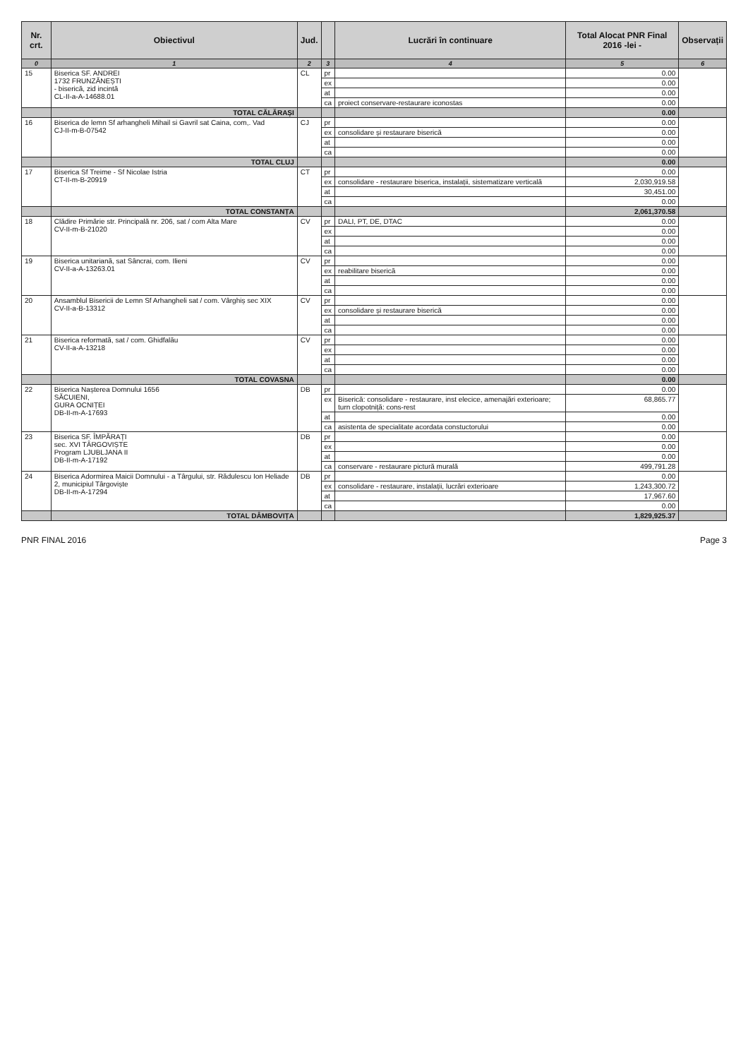| Nr. crt. | Obiectivul | Jud. | | Lucrări în continuare | Total Alocat PNR Final 2016 -lei - | Observații |
| --- | --- | --- | --- | --- | --- | --- |
| 0 | 1 | 2 | 3 | 4 | 5 | 6 |
| 15 | Biserica SF. ANDREI 1732 FRUNZĂNEȘTI - biserică, zid incintă CL-II-a-A-14688.01 | CL | pr | | 0.00 | |
| | | | ex | | 0.00 | |
| | | | at | | 0.00 | |
| | | | ca | proiect conservare-restaurare iconostas | 0.00 | |
| | TOTAL CĂLĂRAȘI | | | | 0.00 | |
| 16 | Biserica de lemn Sf arhangheli Mihail si Gavril sat Caina, com,. Vad CJ-II-m-B-07542 | CJ | pr | | 0.00 | |
| | | | ex | consolidare și restaurare biserică | 0.00 | |
| | | | at | | 0.00 | |
| | | | ca | | 0.00 | |
| | TOTAL CLUJ | | | | 0.00 | |
| 17 | Biserica Sf Treime - Sf Nicolae Istria CT-II-m-B-20919 | CT | pr | | 0.00 | |
| | | | ex | consolidare - restaurare biserica, instalații, sistematizare verticală | 2,030,919.58 | |
| | | | at | | 30,451.00 | |
| | | | ca | | 0.00 | |
| | TOTAL CONSTANȚA | | | | 2,061,370.58 | |
| 18 | Clădire Primărie str. Principală nr. 206, sat / com Alta Mare CV-II-m-B-21020 | CV | pr | DALI, PT, DE, DTAC | 0.00 | |
| | | | ex | | 0.00 | |
| | | | at | | 0.00 | |
| | | | ca | | 0.00 | |
| 19 | Biserica unitariană, sat Sâncrai, com. Ilieni CV-II-a-A-13263.01 | CV | pr | | 0.00 | |
| | | | ex | reabilitare biserică | 0.00 | |
| | | | at | | 0.00 | |
| | | | ca | | 0.00 | |
| 20 | Ansamblul Bisericii de Lemn Sf Arhangheli sat / com. Vârghiș sec XIX CV-II-a-B-13312 | CV | pr | | 0.00 | |
| | | | ex | consolidare și restaurare biserică | 0.00 | |
| | | | at | | 0.00 | |
| | | | ca | | 0.00 | |
| 21 | Biserica reformată, sat / com. Ghidfalău CV-II-a-A-13218 | CV | pr | | 0.00 | |
| | | | ex | | 0.00 | |
| | | | at | | 0.00 | |
| | | | ca | | 0.00 | |
| | TOTAL COVASNA | | | | 0.00 | |
| 22 | Biserica Nașterea Domnului 1656 SĂCUIENI, GURA OCNIȚEI DB-II-m-A-17693 | DB | pr | | 0.00 | |
| | | | ex | Biserică: consolidare - restaurare, inst elecice, amenajări exterioare; turn clopotniță: cons-rest | 68,865.77 | |
| | | | at | | 0.00 | |
| | | | ca | asistenta de specialitate acordata constuctorului | 0.00 | |
| 23 | Biserica SF. ÎMPĂRAȚI sec. XVI TÂRGOVIȘTE Program LJUBLJANA II DB-II-m-A-17192 | DB | pr | | 0.00 | |
| | | | ex | | 0.00 | |
| | | | at | | 0.00 | |
| | | | ca | conservare - restaurare pictură murală | 499,791.28 | |
| 24 | Biserica Adormirea Maicii Domnului - a Târgului, str. Rădulescu Ion Heliade 2, municipiul Târgoviște DB-II-m-A-17294 | DB | pr | | 0.00 | |
| | | | ex | consolidare - restaurare, instalații, lucrări exterioare | 1,243,300.72 | |
| | | | at | | 17,967.60 | |
| | | | ca | | 0.00 | |
| | TOTAL DÂMBOVIȚA | | | | 1,829,925.37 | |
PNR FINAL 2016 Page 3